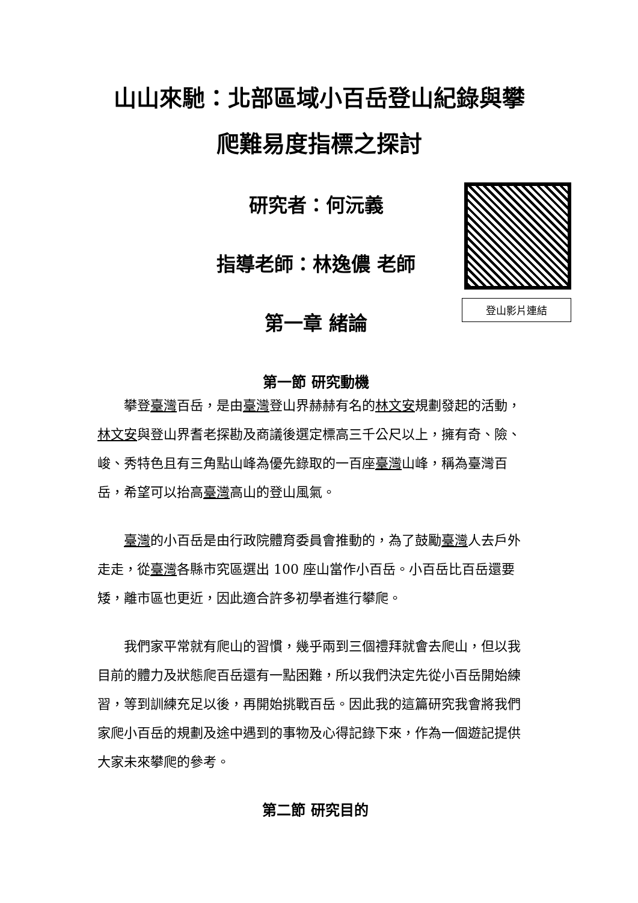山山來馳：北部區域小百岳登山紀錄與攀
爬難易度指標之探討
登山影片連結
研究者：何沅義
指導老師：林逸儂 老師
第一章 緒論
第一節 研究動機
攀登臺灣百岳，是由臺灣登山界赫赫有名的林文安規劃發起的活動，林文安與登山界耆老探勘及商議後選定標高三千公尺以上，擁有奇、險、峻、秀特色且有三角點山峰為優先錄取的一百座臺灣山峰，稱為臺灣百岳，希望可以抬高臺灣高山的登山風氣。
臺灣的小百岳是由行政院體育委員會推動的，為了鼓勵臺灣人去戶外走走，從臺灣各縣市究區選出 100 座山當作小百岳。小百岳比百岳還要矮，離市區也更近，因此適合許多初學者進行攀爬。
我們家平常就有爬山的習慣，幾乎兩到三個禮拜就會去爬山，但以我目前的體力及狀態爬百岳還有一點困難，所以我們決定先從小百岳開始練習，等到訓練充足以後，再開始挑戰百岳。因此我的這篇研究我會將我們家爬小百岳的規劃及途中遇到的事物及心得記錄下來，作為一個遊記提供大家未來攀爬的參考。
第二節 研究目的